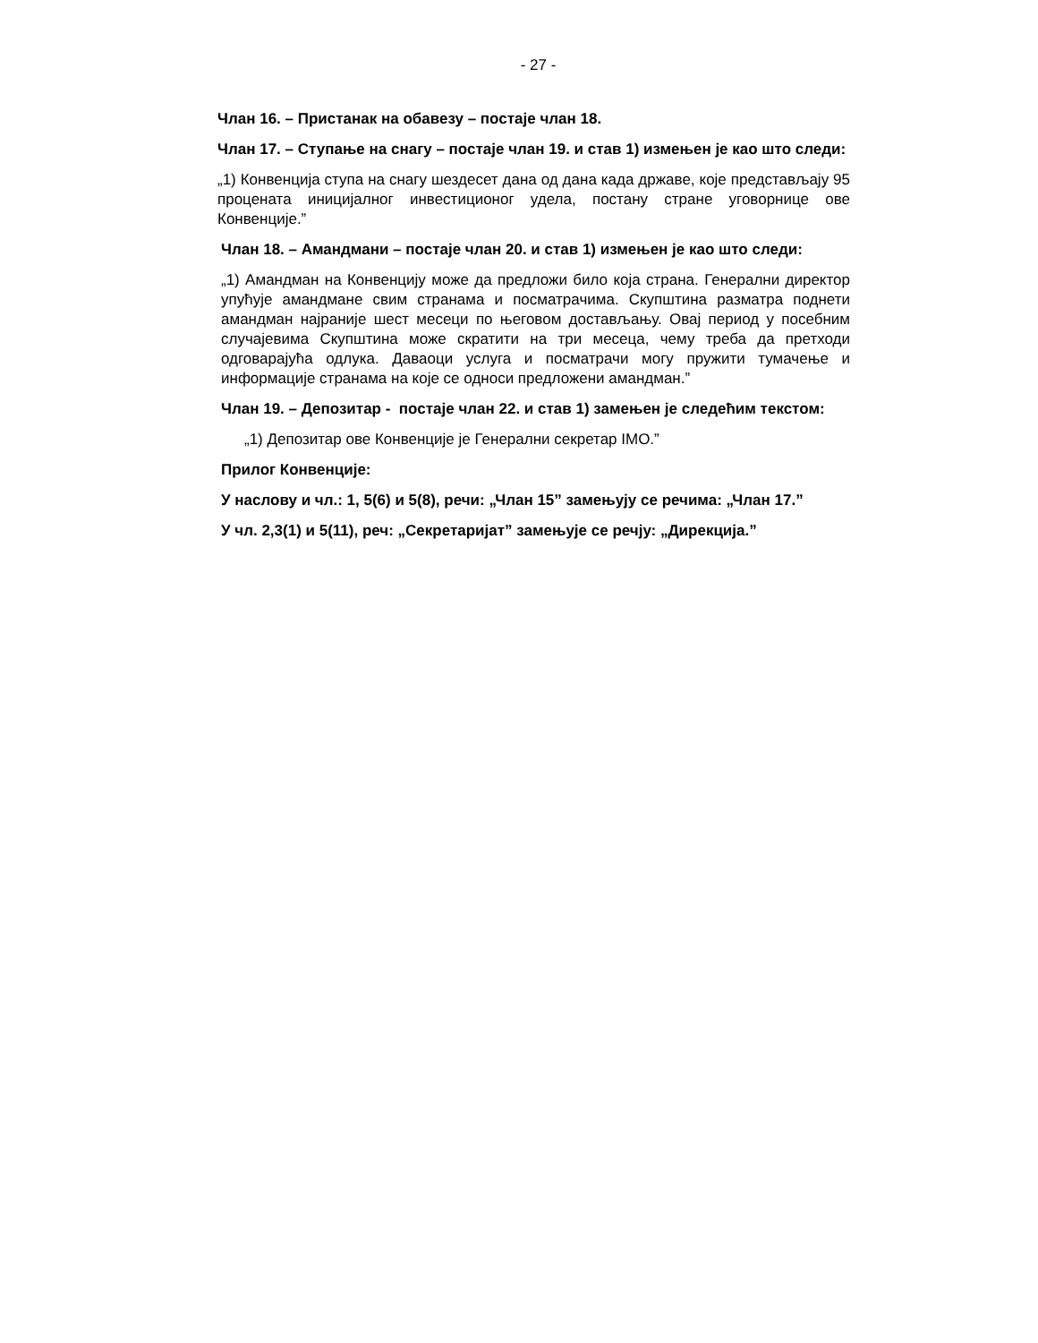- 27 -
Члан 16. – Пристанак на обавезу – постаје члан 18.
Члан 17. – Ступање на снагу – постаје члан 19. и став 1) измењен је као што следи:
„1) Конвенција ступа на снагу шездесет дана од дана када државе, које представљају 95 процената иницијалног инвестиционог удела, постану стране уговорнице ове Конвенције.”
Члан 18. – Амандмани – постаје члан 20. и став 1) измењен је као што следи:
„1) Амандман на Конвенцију може да предложи било која страна. Генерални директор упућује амандмане свим странама и посматрачима. Скупштина разматра поднети амандман најраније шест месеци по његовом достављању. Овај период у посебним случајевима Скупштина може скратити на три месеца, чему треба да претходи одговарајућа одлука. Даваоци услуга и посматрачи могу пружити тумачење и информације странама на које се односи предложени амандман.”
Члан 19. – Депозитар - постаје члан 22. и став 1) замењен је следећим текстом:
„1) Депозитар ове Конвенције је Генерални секретар IMO.”
Прилог Конвенције:
У наслову и чл.: 1, 5(6) и 5(8), речи: „Члан 15” замењују се речима: „Члан 17.”
У чл. 2,3(1) и 5(11), реч: „Секретаријат” замењује се речју: „Дирекција.”